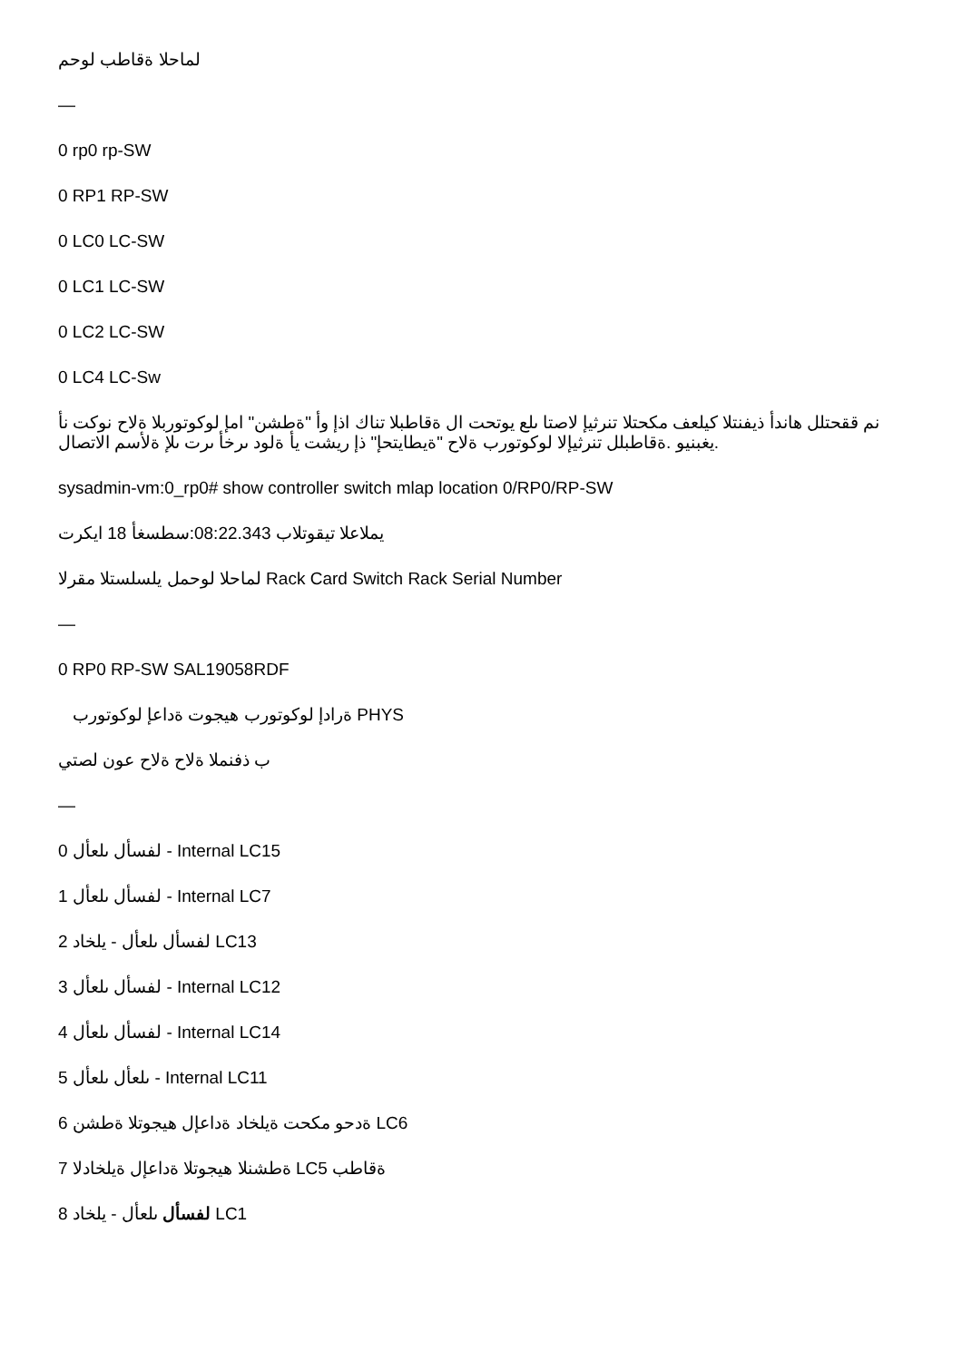لماحلا ةقاطب لوحم
—
0 rp0 rp-SW
0 RP1 RP-SW
0 LC0 LC-SW
0 LC1 LC-SW
0 LC2 LC-SW
0 LC4 LC-Sw
نم ققحتلل هاندأ ذيفنتلا كيلعف مكحتلا تنرثيإ لاصتا ىلع يوتحت ال ةقاطبلا تناك اذإ وأ "ةطشن" امإ لوكوتوربلا ةلاح نوكت نأ يغبنيو .ةقاطبلل تنرثيإلا لوكوتورب ةلاح "ةيطايتحإ" ذإ ريشت يأ ةلود ىرخأ ىرت ىلإ ةلأسم الاتصال.
sysadmin-vm:0_rp0# show controller switch mlap location 0/RP0/RP-SW
يملاعلا تيقوتلاب 08:22.343:سطسغأ 18 ايكرت
لماحلا لوحمل يلسلستلا مقرلا Rack Card Switch Rack Serial Number
—
0 RP0 RP-SW SAL19058RDF
ةرادإ لوكوتورب هيجوت ةداعإ لوكوتورب PHYS
ب ذفنملا ةلاح ةلاح عون لصتي
—
0 لفسأل ىلعأل - Internal LC15
1 لفسأل ىلعأل - Internal LC7
2 لفسأل ىلعأل - يلخاد LC13
3 لفسأل ىلعأل - Internal LC12
4 لفسأل ىلعأل - Internal LC14
5 ىلعأل ىلعأل - Internal LC11
6 ةدحو مكحت ةيلخاد ةداعإل هيجوتلا ةطشن LC6
7 ةطشنلا هيجوتلا ةداعإل ةيلخادلا LC5 ةقاطب
8 لفسأل ىلعأل - يلخاد LC1